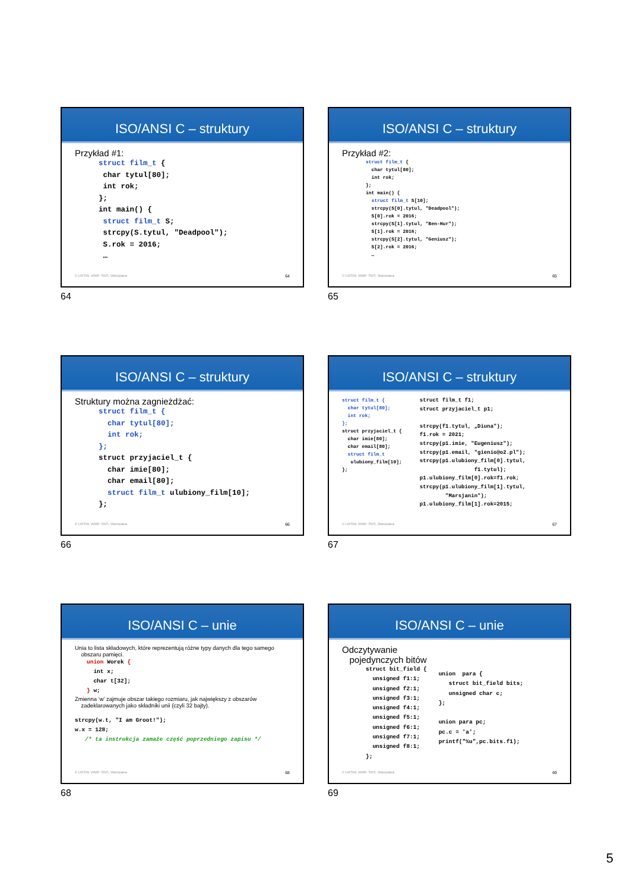ISO/ANSI C – struktury
Przykład #1:
struct film_t {
 char tytul[80];
 int rok;
};
int main() {
 struct film_t S;
 strcpy(S.tytul, "Deadpool");
 S.rok = 2016;
 …
© UKSW, WMP. SNS, Warszawa 64
64
ISO/ANSI C – struktury
Przykład #2:
struct film_t {
  char tytul[80];
  int rok;
};
int main() {
  struct film_t S[10];
  strcpy(S[0].tytul, "Deadpool");
  S[0].rok = 2016;
  strcpy(S[1].tytul, "Ben-Hur");
  S[1].rok = 2016;
  strcpy(S[2].tytul, "Geniusz");
  S[2].rok = 2016;
  …
© UKSW, WMP. SNS, Warszawa 65
65
ISO/ANSI C – struktury
Struktury można zagnieżdżać:
struct film_t {
  char tytul[80];
  int rok;
};
struct przyjaciel_t {
  char imie[80];
  char email[80];
  struct film_t ulubiony_film[10];
};
© UKSW, WMP. SNS, Warszawa 66
66
ISO/ANSI C – struktury
struct film_t {
  char tytul[80];
  int rok;
};
struct przyjaciel_t {
  char imie[80];
  char email[80];
  struct film_t
   ulubiony_film[10];
};
struct film_t f1;
struct przyjaciel_t p1;

strcpy(f1.tytul, „Diuna");
f1.rok = 2021;
strcpy(p1.imie, "Eugeniusz");
strcpy(p1.email, "gienio@o2.pl");
strcpy(p1.ulubiony_film[0].tytul,
                 f1.tytul);
p1.ulubiony_film[0].rok=f1.rok;
strcpy(p1.ulubiony_film[1].tytul,
        "Marsjanin");
p1.ulubiony_film[1].rok=2015;
© UKSW, WMP. SNS, Warszawa 67
67
ISO/ANSI C – unie
Unia to lista składowych, które reprezentują różne typy danych dla tego samego
obszaru pamięci.
union Worek {
  int x;
  char t[32];
} w;
Zmienna ‘w’ zajmuje obszar takiego rozmiaru, jak największy z obszarów
zadeklarowanych jako składniki unii (czyli 32 bajty).
strcpy(w.t, "I am Groot!");
w.x = 128;
   /* ta instrukcja zamaże część poprzedniego zapisu */
© UKSW, WMP. SNS, Warszawa 68
68
ISO/ANSI C – unie
Odczytywanie
pojedynczych bitów
struct bit_field {
  unsigned f1:1;
  unsigned f2:1;
  unsigned f3:1;
  unsigned f4:1;
  unsigned f5:1;
  unsigned f6:1;
  unsigned f7:1;
  unsigned f8:1;
};
union  para {
   struct bit_field bits;
   unsigned char c;
};

union para pc;
pc.c = 'a';
printf("%u",pc.bits.f1);
© UKSW, WMP. SNS, Warszawa 69
69
5